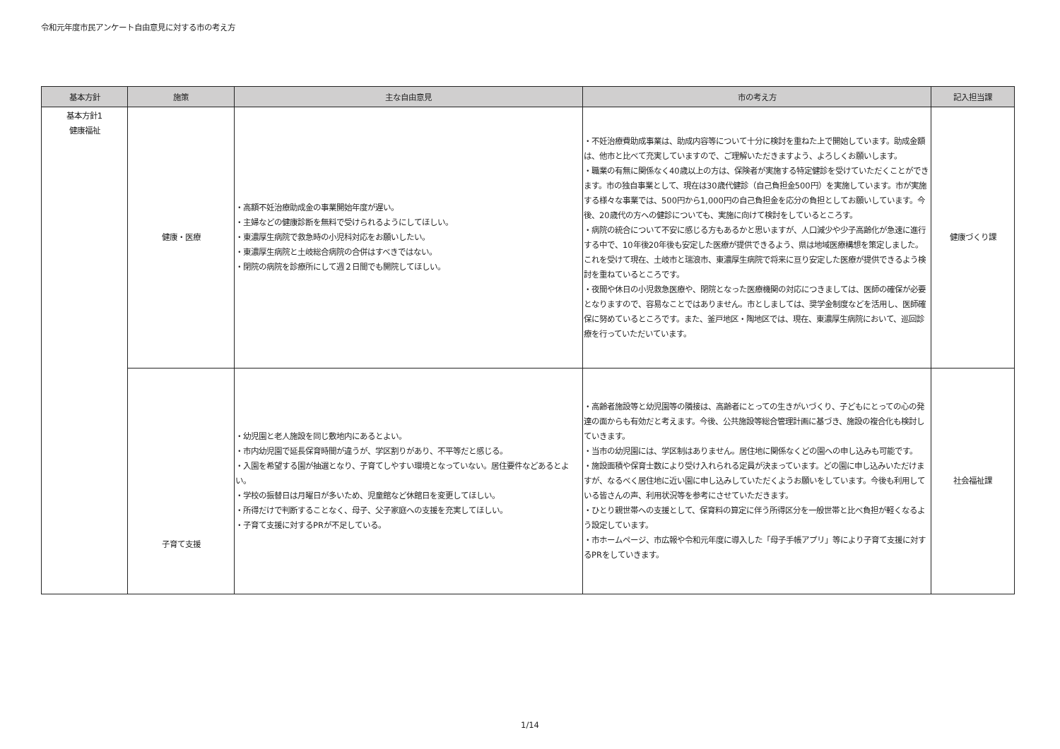令和元年度市民アンケート自由意見に対する市の考え方
| 基本方針 | 施策 | 主な自由意見 | 市の考え方 | 記入担当課 |
| --- | --- | --- | --- | --- |
| 基本方針1 健康福祉 | 健康・医療 | ・高額不妊治療助成金の事業開始年度が遅い。 ・主婦などの健康診断を無料で受けられるようにしてほしい。 ・東濃厚生病院で救急時の小児科対応をお願いしたい。 ・東濃厚生病院と土岐総合病院の合併はすべきではない。 ・閉院の病院を診療所にして週２日間でも開院してほしい。 | ・不妊治療費助成事業は、助成内容等について十分に検討を重ねた上で開始しています。助成金額は、他市と比べて充実していますので、ご理解いただきますよう、よろしくお願いします。 ・職業の有無に関係なく40歳以上の方は、保険者が実施する特定健診を受けていただくことができます。市の独自事業として、現在は30歳代健診（自己負担金500円）を実施しています。市が実施する様々な事業では、500円から1,000円の自己負担金を応分の負担としてお願いしています。今後、20歳代の方への健診についても、実施に向けて検討をしているところす。 ・病院の統合について不安に感じる方もあるかと思いますが、人口減少や少子高齢化が急速に進行する中で、10年後20年後も安定した医療が提供できるよう、県は地域医療構想を策定しました。これを受けて現在、土岐市と瑞浪市、東濃厚生病院で将来に亘り安定した医療が提供できるよう検討を重ねているところです。 ・夜間や休日の小児救急医療や、閉院となった医療機関の対応につきましては、医師の確保が必要となりますので、容易なことではありません。市としましては、奨学金制度などを活用し、医師確保に努めているところです。また、釜戸地区・陶地区では、現在、東濃厚生病院において、巡回診療を行っていただいています。 | 健康づくり課 |
| | 子育て支援 | ・幼児園と老人施設を同じ敷地内にあるとよい。 ・市内幼児園で延長保育時間が違うが、学区割りがあり、不平等だと感じる。 ・入園を希望する園が抽選となり、子育てしやすい環境となっていない。居住要件などあるとよい。 ・学校の振替日は月曜日が多いため、児童館など休館日を変更してほしい。 ・所得だけで判断することなく、母子、父子家庭への支援を充実してほしい。 ・子育て支援に対するPRが不足している。 | ・高齢者施設等と幼児園等の隣接は、高齢者にとっての生きがいづくり、子どもにとっての心の発達の面からも有効だと考えます。今後、公共施設等総合管理計画に基づき、施設の複合化も検討していきます。 ・当市の幼児園には、学区制はありません。居住地に関係なくどの園への申し込みも可能です。 ・施設面積や保育士数により受け入れられる定員が決まっています。どの園に申し込みいただけますが、なるべく居住地に近い園に申し込みしていただくようお願いをしています。今後も利用している皆さんの声、利用状況等を参考にさせていただきます。 ・ひとり親世帯への支援として、保育料の算定に伴う所得区分を一般世帯と比べ負担が軽くなるよう設定しています。 ・市ホームページ、市広報や令和元年度に導入した「母子手帳アプリ」等により子育て支援に対するPRをしていきます。 | 社会福祉課 |
1/14